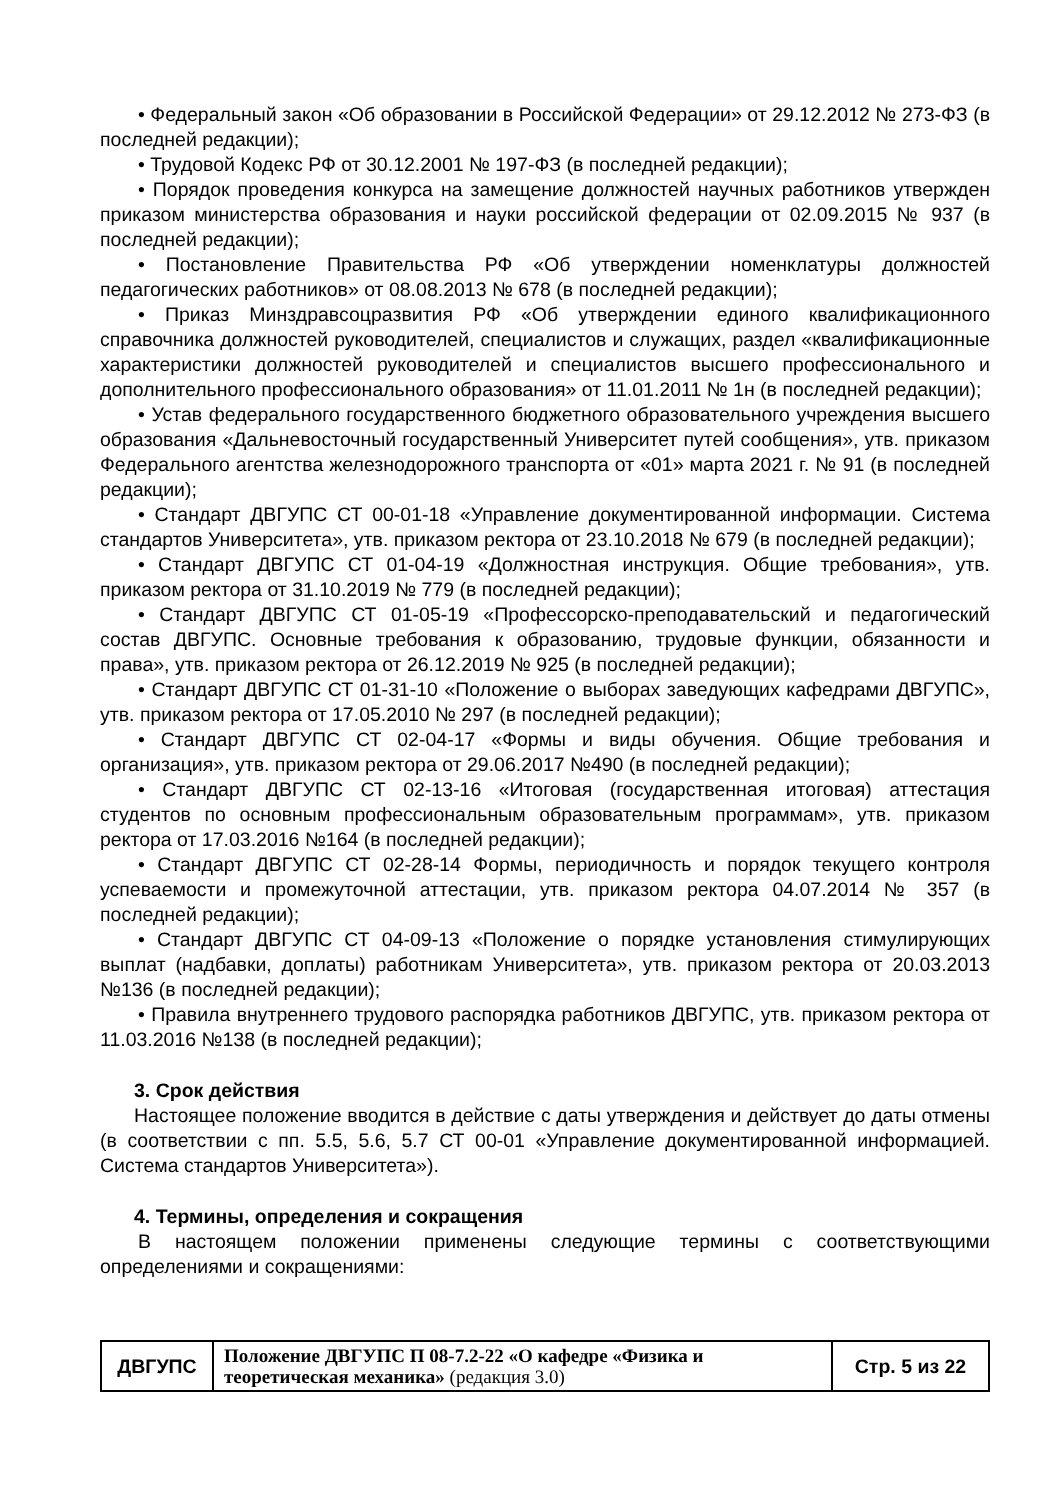• Федеральный закон «Об образовании в Российской Федерации» от 29.12.2012 № 273-ФЗ (в последней редакции);
• Трудовой Кодекс РФ от 30.12.2001 № 197-ФЗ (в последней редакции);
• Порядок проведения конкурса на замещение должностей научных работников утвержден приказом министерства образования и науки российской федерации от 02.09.2015 № 937 (в последней редакции);
• Постановление Правительства РФ «Об утверждении номенклатуры должностей педагогических работников» от 08.08.2013 № 678 (в последней редакции);
• Приказ Минздравсоцразвития РФ «Об утверждении единого квалификационного справочника должностей руководителей, специалистов и служащих, раздел «квалификационные характеристики должностей руководителей и специалистов высшего профессионального и дополнительного профессионального образования» от 11.01.2011 № 1н (в последней редакции);
• Устав федерального государственного бюджетного образовательного учреждения высшего образования «Дальневосточный государственный Университет путей сообщения», утв. приказом Федерального агентства железнодорожного транспорта от «01» марта 2021 г. № 91 (в последней редакции);
• Стандарт ДВГУПС СТ 00-01-18 «Управление документированной информации. Система стандартов Университета», утв. приказом ректора от 23.10.2018 № 679 (в последней редакции);
• Стандарт ДВГУПС СТ 01-04-19 «Должностная инструкция. Общие требования», утв. приказом ректора от 31.10.2019 № 779 (в последней редакции);
• Стандарт ДВГУПС СТ 01-05-19 «Профессорско-преподавательский и педагогический состав ДВГУПС. Основные требования к образованию, трудовые функции, обязанности и права», утв. приказом ректора от 26.12.2019 № 925 (в последней редакции);
• Стандарт ДВГУПС СТ 01-31-10 «Положение о выборах заведующих кафедрами ДВГУПС», утв. приказом ректора от 17.05.2010 № 297 (в последней редакции);
• Стандарт ДВГУПС СТ 02-04-17 «Формы и виды обучения. Общие требования и организация», утв. приказом ректора от 29.06.2017 №490 (в последней редакции);
• Стандарт ДВГУПС СТ 02-13-16 «Итоговая (государственная итоговая) аттестация студентов по основным профессиональным образовательным программам», утв. приказом ректора от 17.03.2016 №164 (в последней редакции);
• Стандарт ДВГУПС СТ 02-28-14 Формы, периодичность и порядок текущего контроля успеваемости и промежуточной аттестации, утв. приказом ректора 04.07.2014 № 357 (в последней редакции);
• Стандарт ДВГУПС СТ 04-09-13 «Положение о порядке установления стимулирующих выплат (надбавки, доплаты) работникам Университета», утв. приказом ректора от 20.03.2013 №136 (в последней редакции);
• Правила внутреннего трудового распорядка работников ДВГУПС, утв. приказом ректора от 11.03.2016 №138 (в последней редакции);
3. Срок действия
Настоящее положение вводится в действие с даты утверждения и действует до даты отмены (в соответствии с пп. 5.5, 5.6, 5.7 СТ 00-01 «Управление документированной информацией. Система стандартов Университета»).
4. Термины, определения и сокращения
В настоящем положении применены следующие термины с соответствующими определениями и сокращениями:
| ДВГУПС | Положение ДВГУПС П 08-7.2-22 «О кафедре «Физика и теоретическая механика» (редакция 3.0) | Стр. 5 из 22 |